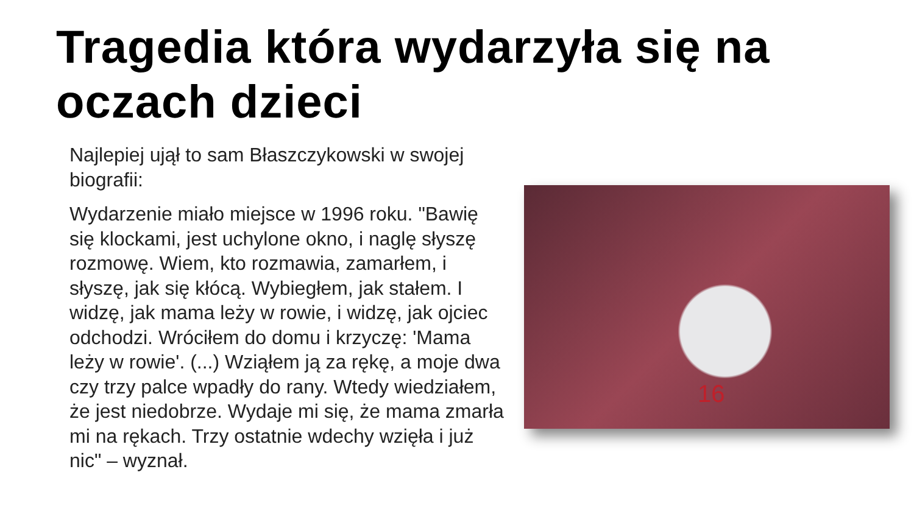Tragedia która wydarzyła się na oczach dzieci
Najlepiej ujął to sam Błaszczykowski w swojej biografii:
Wydarzenie miało miejsce w 1996 roku. "Bawię się klockami, jest uchylone okno, i naglę słyszę rozmowę. Wiem, kto rozmawia, zamarłem, i słyszę, jak się kłócą. Wybiegłem, jak stałem. I widzę, jak mama leży w rowie, i widzę, jak ojciec odchodzi. Wróciłem do domu i krzyczę: 'Mama leży w rowie'. (...) Wziąłem ją za rękę, a moje dwa czy trzy palce wpadły do rany. Wtedy wiedziałem, że jest niedobrze. Wydaje mi się, że mama zmarła mi na rękach. Trzy ostatnie wdechy wzięła i już nic" – wyznał.
16